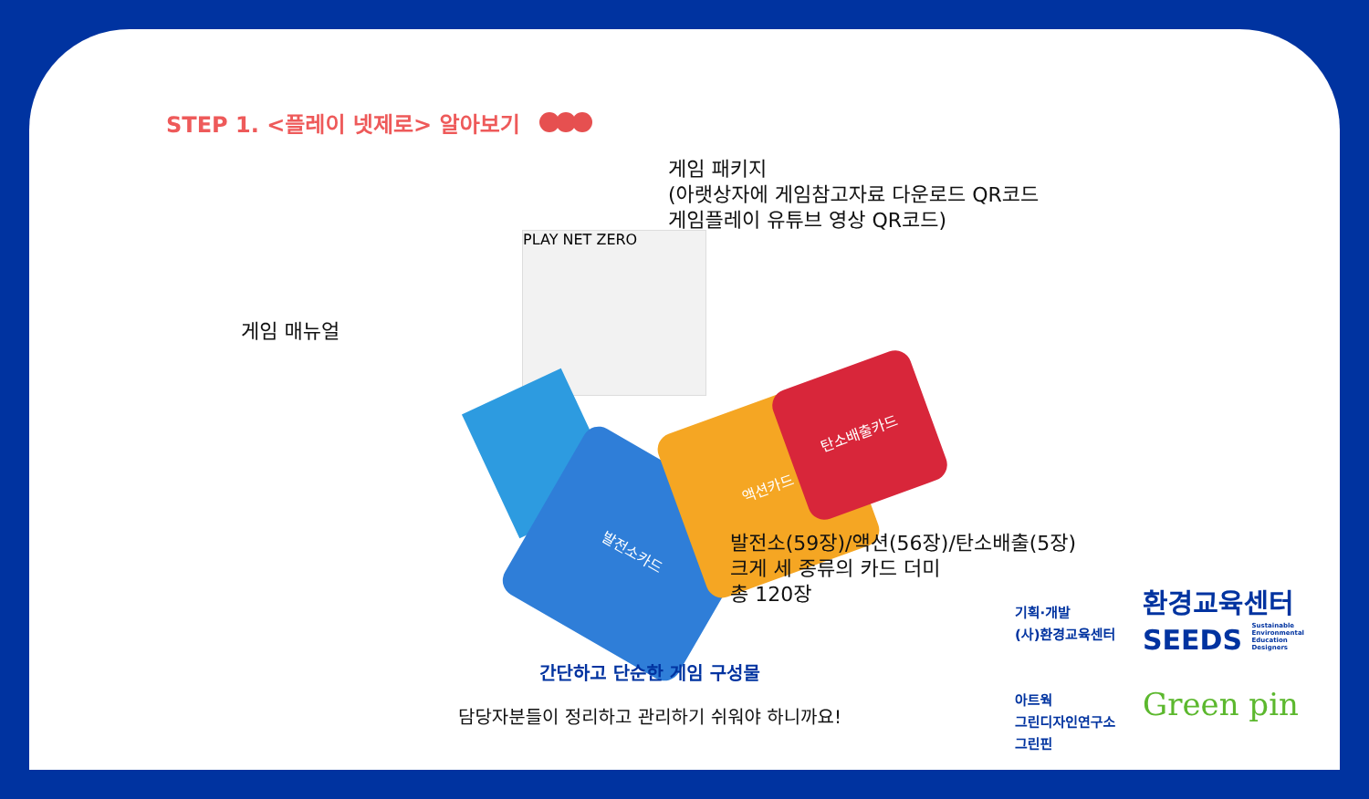STEP 1. <플레이 넷제로> 알아보기
게임 패키지
(아랫상자에 게임참고자료 다운로드 QR코드
게임플레이 유튜브 영상 QR코드)
게임 매뉴얼
PLAY NET ZERO
발전소카드
액션카드
탄소배출카드
발전소(59장)/액션(56장)/탄소배출(5장)
크게 세 종류의 카드 더미
총 120장
간단하고 단순한 게임 구성물
담당자분들이 정리하고 관리하기 쉬워야 하니까요!
기획·개발
(사)환경교육센터
아트웍
그린디자인연구소
그린핀
환경교육센터
SEEDS Sustainable
Environmental
Education
Designers
Green pin